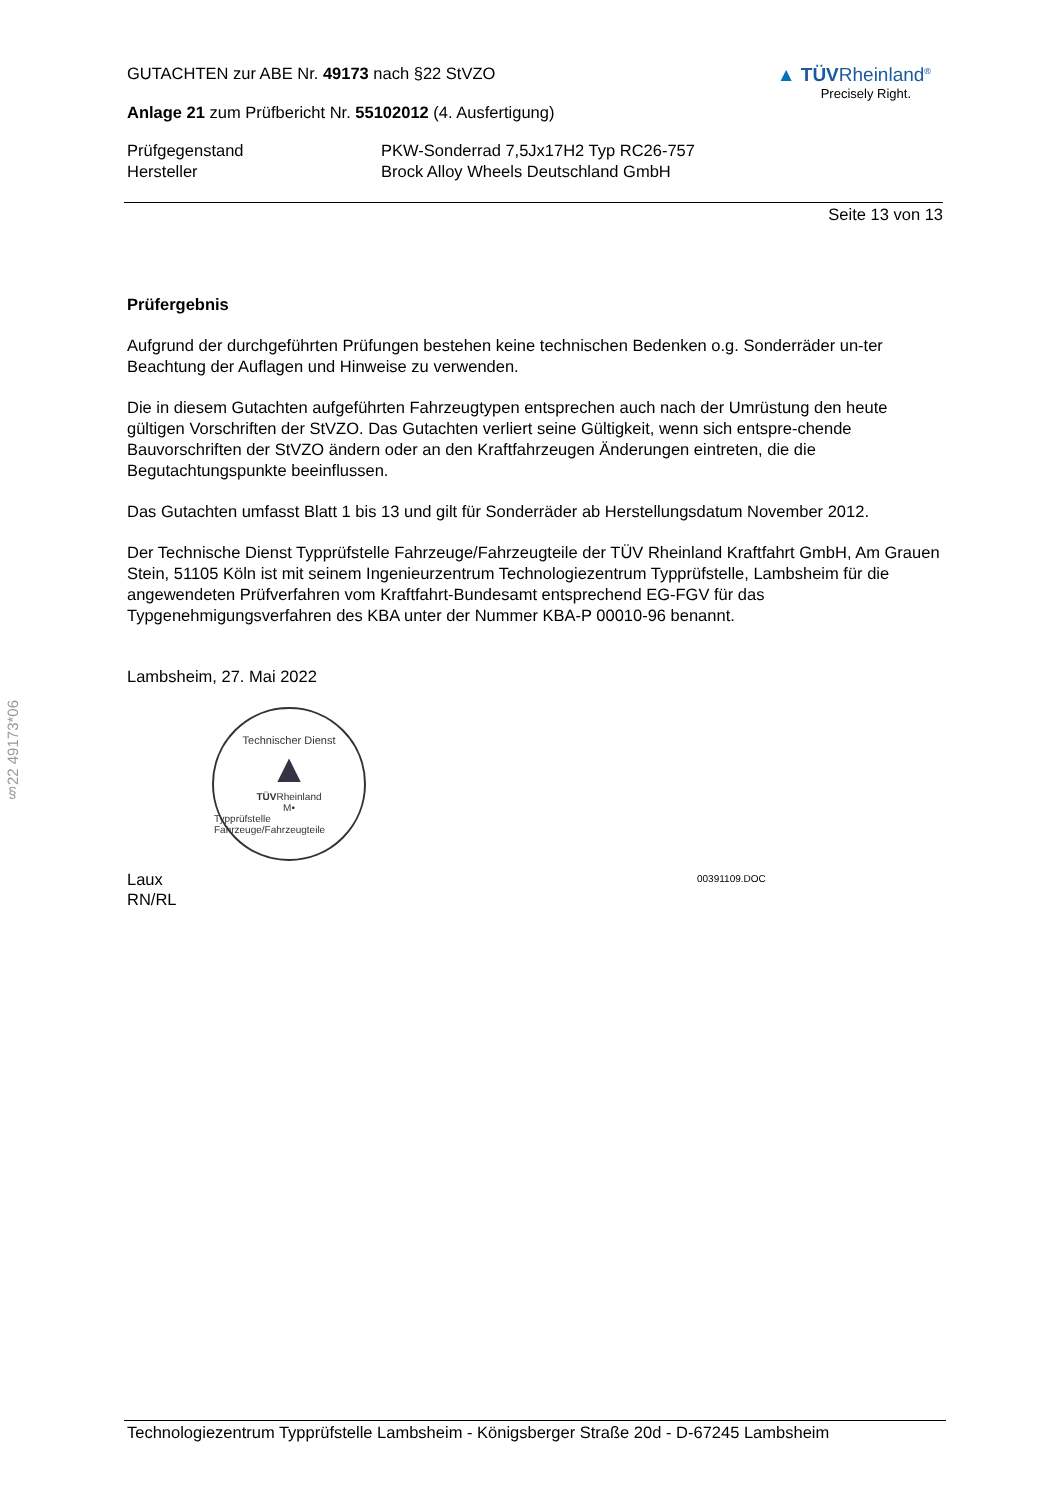§22 49173*06
GUTACHTEN zur ABE Nr. 49173 nach §22 StVZO
Anlage 21 zum Prüfbericht Nr. 55102012 (4. Ausfertigung)
▲ TÜVRheinland<sup>®</sup>
Precisely Right.
Prüfgegenstand
Hersteller
PKW-Sonderrad 7,5Jx17H2 Typ RC26-757
Brock Alloy Wheels Deutschland GmbH
Seite 13 von 13
Prüfergebnis
Aufgrund der durchgeführten Prüfungen bestehen keine technischen Bedenken o.g. Sonderräder un-ter Beachtung der Auflagen und Hinweise zu verwenden.
Die in diesem Gutachten aufgeführten Fahrzeugtypen entsprechen auch nach der Umrüstung den heute gültigen Vorschriften der StVZO. Das Gutachten verliert seine Gültigkeit, wenn sich entspre-chende Bauvorschriften der StVZO ändern oder an den Kraftfahrzeugen Änderungen eintreten, die die Begutachtungspunkte beeinflussen.
Das Gutachten umfasst Blatt 1 bis 13 und gilt für Sonderräder ab Herstellungsdatum November 2012.
Der Technische Dienst Typprüfstelle Fahrzeuge/Fahrzeugteile der TÜV Rheinland Kraftfahrt GmbH, Am Grauen Stein, 51105 Köln ist mit seinem Ingenieurzentrum Technologiezentrum Typprüfstelle, Lambsheim für die angewendeten Prüfverfahren vom Kraftfahrt-Bundesamt entsprechend EG-FGV für das Typgenehmigungsverfahren des KBA unter der Nummer KBA-P 00010-96 benannt.
Lambsheim, 27. Mai 2022
Technischer Dienst
▲
TÜVRheinland
M•
Typprüfstelle Fahrzeuge/Fahrzeugteile
Laux
RN/RL
00391109.DOC
Technologiezentrum Typprüfstelle Lambsheim - Königsberger Straße 20d - D-67245 Lambsheim